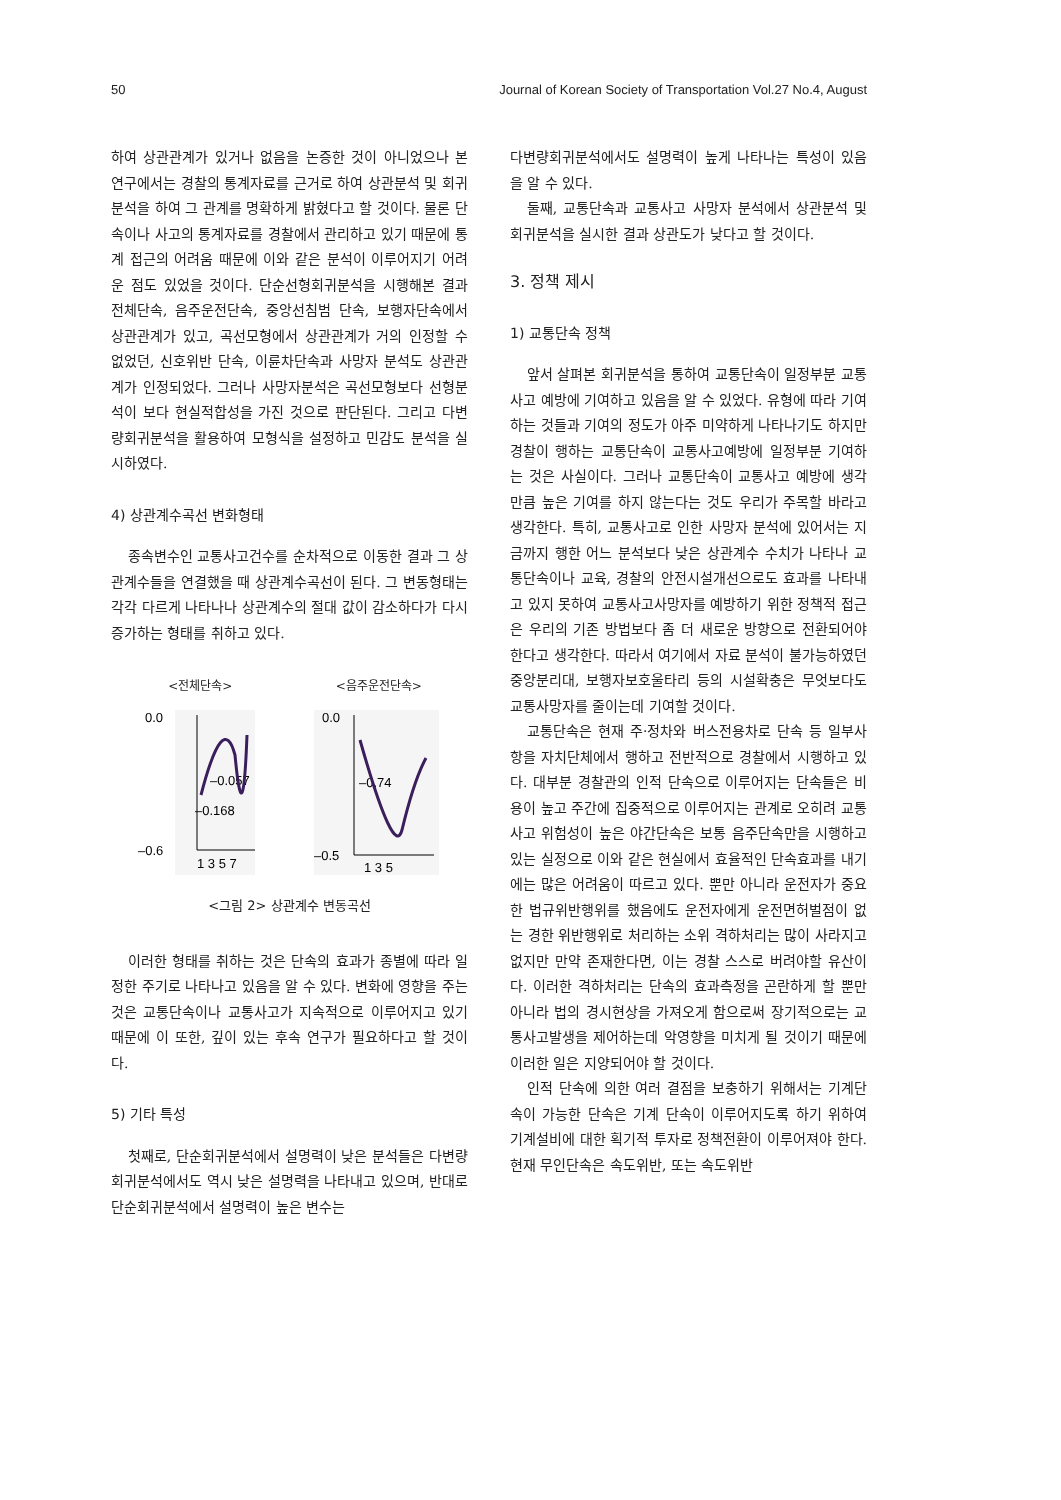50 Journal of Korean Society of Transportation Vol.27 No.4, August
하여 상관관계가 있거나 없음을 논증한 것이 아니었으나 본 연구에서는 경찰의 통계자료를 근거로 하여 상관분석 및 회귀분석을 하여 그 관계를 명확하게 밝혔다고 할 것이다. 물론 단속이나 사고의 통계자료를 경찰에서 관리하고 있기 때문에 통계 접근의 어려움 때문에 이와 같은 분석이 이루어지기 어려운 점도 있었을 것이다. 단순선형회귀분석을 시행해본 결과 전체단속, 음주운전단속, 중앙선침범 단속, 보행자단속에서 상관관계가 있고, 곡선모형에서 상관관계가 거의 인정할 수 없었던, 신호위반 단속, 이륜차단속과 사망자 분석도 상관관계가 인정되었다. 그러나 사망자분석은 곡선모형보다 선형분석이 보다 현실적합성을 가진 것으로 판단된다. 그리고 다변량회귀분석을 활용하여 모형식을 설정하고 민감도 분석을 실시하였다.
4) 상관계수곡선 변화형태
종속변수인 교통사고건수를 순차적으로 이동한 결과 그 상관계수들을 연결했을 때 상관계수곡선이 된다. 그 변동형태는 각각 다르게 나타나나 상관계수의 절대 값이 감소하다가 다시 증가하는 형태를 취하고 있다.
<전체단속>
0.0
–0.6
–0.168
–0.057
1 3 5 7
<음주운전단속>
0.0
–0.5
–0.74
1 3 5
<그림 2> 상관계수 변동곡선
이러한 형태를 취하는 것은 단속의 효과가 종별에 따라 일정한 주기로 나타나고 있음을 알 수 있다. 변화에 영향을 주는 것은 교통단속이나 교통사고가 지속적으로 이루어지고 있기 때문에 이 또한, 깊이 있는 후속 연구가 필요하다고 할 것이다.
5) 기타 특성
첫째로, 단순회귀분석에서 설명력이 낮은 분석들은 다변량회귀분석에서도 역시 낮은 설명력을 나타내고 있으며, 반대로 단순회귀분석에서 설명력이 높은 변수는
다변량회귀분석에서도 설명력이 높게 나타나는 특성이 있음을 알 수 있다.
둘째, 교통단속과 교통사고 사망자 분석에서 상관분석 및 회귀분석을 실시한 결과 상관도가 낮다고 할 것이다.
3. 정책 제시
1) 교통단속 정책
앞서 살펴본 회귀분석을 통하여 교통단속이 일정부분 교통사고 예방에 기여하고 있음을 알 수 있었다. 유형에 따라 기여하는 것들과 기여의 정도가 아주 미약하게 나타나기도 하지만 경찰이 행하는 교통단속이 교통사고예방에 일정부분 기여하는 것은 사실이다. 그러나 교통단속이 교통사고 예방에 생각만큼 높은 기여를 하지 않는다는 것도 우리가 주목할 바라고 생각한다. 특히, 교통사고로 인한 사망자 분석에 있어서는 지금까지 행한 어느 분석보다 낮은 상관계수 수치가 나타나 교통단속이나 교육, 경찰의 안전시설개선으로도 효과를 나타내고 있지 못하여 교통사고사망자를 예방하기 위한 정책적 접근은 우리의 기존 방법보다 좀 더 새로운 방향으로 전환되어야 한다고 생각한다. 따라서 여기에서 자료 분석이 불가능하였던 중앙분리대, 보행자보호울타리 등의 시설확충은 무엇보다도 교통사망자를 줄이는데 기여할 것이다.
교통단속은 현재 주·정차와 버스전용차로 단속 등 일부사항을 자치단체에서 행하고 전반적으로 경찰에서 시행하고 있다. 대부분 경찰관의 인적 단속으로 이루어지는 단속들은 비용이 높고 주간에 집중적으로 이루어지는 관계로 오히려 교통사고 위험성이 높은 야간단속은 보통 음주단속만을 시행하고 있는 실정으로 이와 같은 현실에서 효율적인 단속효과를 내기에는 많은 어려움이 따르고 있다. 뿐만 아니라 운전자가 중요한 법규위반행위를 했음에도 운전자에게 운전면허벌점이 없는 경한 위반행위로 처리하는 소위 격하처리는 많이 사라지고 없지만 만약 존재한다면, 이는 경찰 스스로 버려야할 유산이다. 이러한 격하처리는 단속의 효과측정을 곤란하게 할 뿐만 아니라 법의 경시현상을 가져오게 함으로써 장기적으로는 교통사고발생을 제어하는데 악영향을 미치게 될 것이기 때문에 이러한 일은 지양되어야 할 것이다.
인적 단속에 의한 여러 결점을 보충하기 위해서는 기계단속이 가능한 단속은 기계 단속이 이루어지도록 하기 위하여 기계설비에 대한 획기적 투자로 정책전환이 이루어져야 한다. 현재 무인단속은 속도위반, 또는 속도위반